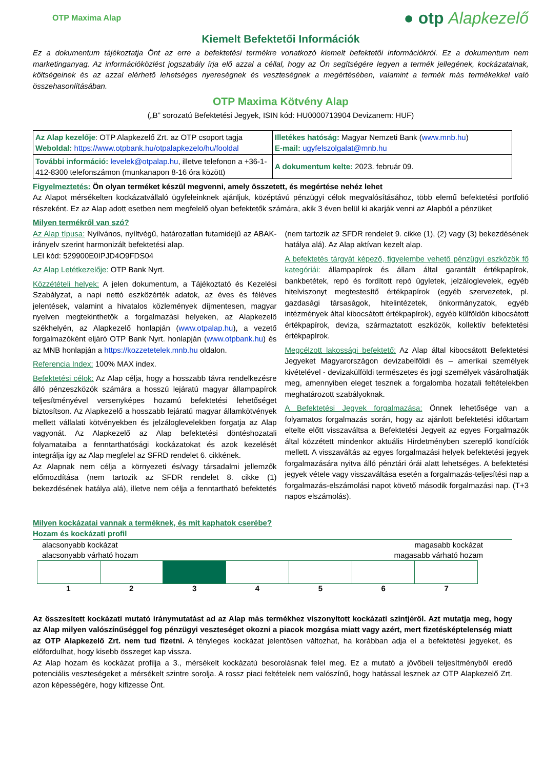OTP Maxima Alap ● otp Alapkezelő
Kiemelt Befektetői Információk
Ez a dokumentum tájékoztatja Önt az erre a befektetési termékre vonatkozó kiemelt befektetői információkról. Ez a dokumentum nem marketinganyag. Az információközlést jogszabály írja elő azzal a céllal, hogy az Ön segítségére legyen a termék jellegének, kockázatainak, költségeinek és az azzal elérhető lehetséges nyereségnek és veszteségnek a megértésében, valamint a termék más termékekkel való összehasonlításában.
OTP Maxima Kötvény Alap
(„B” sorozatú Befektetési Jegyek, ISIN kód: HU0000713904 Devizanem: HUF)
| Az Alap kezelője : OTP Alapkezelő Zrt. az OTP csoport tagja Weboldal: https://www.otpbank.hu/otpalapkezelo/hu/fooldal | Illetékes hatóság: Magyar Nemzeti Bank ( www.mnb.hu ) E-mail: ugyfelszolgalat@mnb.hu |
| További információ: levelek@otpalap.hu , illetve telefonon a +36-1-412-8300 telefonszámon (munkanapon 8-16 óra között) | A dokumentum kelte: 2023. február 09. |
Figyelmeztetés: Ön olyan terméket készül megvenni, amely összetett, és megértése nehéz lehet
Az Alapot mérsékelten kockázatvállaló ügyfeleinknek ajánljuk, középtávú pénzügyi célok megvalósításához, több elemű befektetési portfolió részeként. Ez az Alap adott esetben nem megfelelő olyan befektetők számára, akik 3 éven belül ki akarják venni az Alapból a pénzüket
Milyen termékről van szó?
Az Alap típusa: Nyilvános, nyíltvégű, határozatlan futamidejű az ABAK-irányelv szerint harmonizált befektetési alap.
LEI kód: 529900E0IPJD4O9FDS04
Az Alap Letétkezelője: OTP Bank Nyrt.
Közzétételi helyek: A jelen dokumentum, a Tájékoztató és Kezelési Szabályzat, a napi nettó eszközérték adatok, az éves és féléves jelentések, valamint a hivatalos közlemények díjmentesen, magyar nyelven megtekinthetők a forgalmazási helyeken, az Alapkezelő székhelyén, az Alapkezelő honlapján (www.otpalap.hu), a vezető forgalmazóként eljáró OTP Bank Nyrt. honlapján (www.otpbank.hu) és az MNB honlapján a https://kozzetetelek.mnb.hu oldalon.
Referencia Index: 100% MAX index.
Befektetési célok: Az Alap célja, hogy a hosszabb távra rendelkezésre álló pénzeszközök számára a hosszú lejáratú magyar állampapírok teljesítményével versenyképes hozamú befektetési lehetőséget biztosítson. Az Alapkezelő a hosszabb lejáratú magyar államkötvények mellett vállalati kötvényekben és jelzáloglevelekben forgatja az Alap vagyonát. Az Alapkezelő az Alap befektetési döntéshozatali folyamataiba a fenntarthatósági kockázatokat és azok kezelését integrálja így az Alap megfelel az SFRD rendelet 6. cikkének.
Az Alapnak nem célja a környezeti és/vagy társadalmi jellemzők előmozdítása (nem tartozik az SFDR rendelet 8. cikke (1) bekezdésének hatálya alá), illetve nem célja a fenntartható befektetés (nem tartozik az SFDR rendelet 9. cikke (1), (2) vagy (3) bekezdésének hatálya alá). Az Alap aktívan kezelt alap.
A befektetés tárgyát képező, figyelembe vehető pénzügyi eszközök fő kategóriái: állampapírok és állam által garantált értékpapírok, bankbetétek, repó és fordított repó ügyletek, jelzáloglevelek, egyéb hitelviszonyt megtestesítő értékpapírok (egyéb szervezetek, pl. gazdasági társaságok, hitelintézetek, önkormányzatok, egyéb intézmények által kibocsátott értékpapírok), egyéb külföldön kibocsátott értékpapírok, deviza, származtatott eszközök, kollektív befektetési értékpapírok.
Megcélzott lakossági befektető: Az Alap által kibocsátott Befektetési Jegyeket Magyarországon devizabelföldi és – amerikai személyek kivételével - devizakülföldi természetes és jogi személyek vásárolhatják meg, amennyiben eleget tesznek a forgalomba hozatali feltételekben meghatározott szabályoknak.
A Befektetési Jegyek forgalmazása: Önnek lehetősége van a folyamatos forgalmazás során, hogy az ajánlott befektetési időtartam eltelte előtt visszaváltsa a Befektetési Jegyeit az egyes Forgalmazók által közzétett mindenkor aktuális Hirdetményben szereplő kondíciók mellett. A visszaváltás az egyes forgalmazási helyek befektetési jegyek forgalmazására nyitva álló pénztári órái alatt lehetséges. A befektetési jegyek vétele vagy visszaváltása esetén a forgalmazás-teljesítési nap a forgalmazás-elszámolási napot követő második forgalmazási nap. (T+3 napos elszámolás).
Milyen kockázatai vannak a terméknek, és mit kaphatok cserébe?
Hozam és kockázati profil
alacsonyabb kockázat
alacsonyabb várható hozam magasabb kockázat
magasabb várható hozam
1 2 3 4 5 6 7
Az összesített kockázati mutató iránymutatást ad az Alap más termékhez viszonyított kockázati szintjéről. Azt mutatja meg, hogy az Alap milyen valószínűséggel fog pénzügyi veszteséget okozni a piacok mozgása miatt vagy azért, mert fizetésképtelenség miatt az OTP Alapkezelő Zrt. nem tud fizetni. A tényleges kockázat jelentősen változhat, ha korábban adja el a befektetési jegyeket, és előfordulhat, hogy kisebb összeget kap vissza.
Az Alap hozam és kockázat profilja a 3., mérsékelt kockázatú besorolásnak felel meg. Ez a mutató a jövőbeli teljesítményből eredő potenciális veszteségeket a mérsékelt szintre sorolja. A rossz piaci feltételek nem valószínű, hogy hatással lesznek az OTP Alapkezelő Zrt. azon képességére, hogy kifizesse Önt.